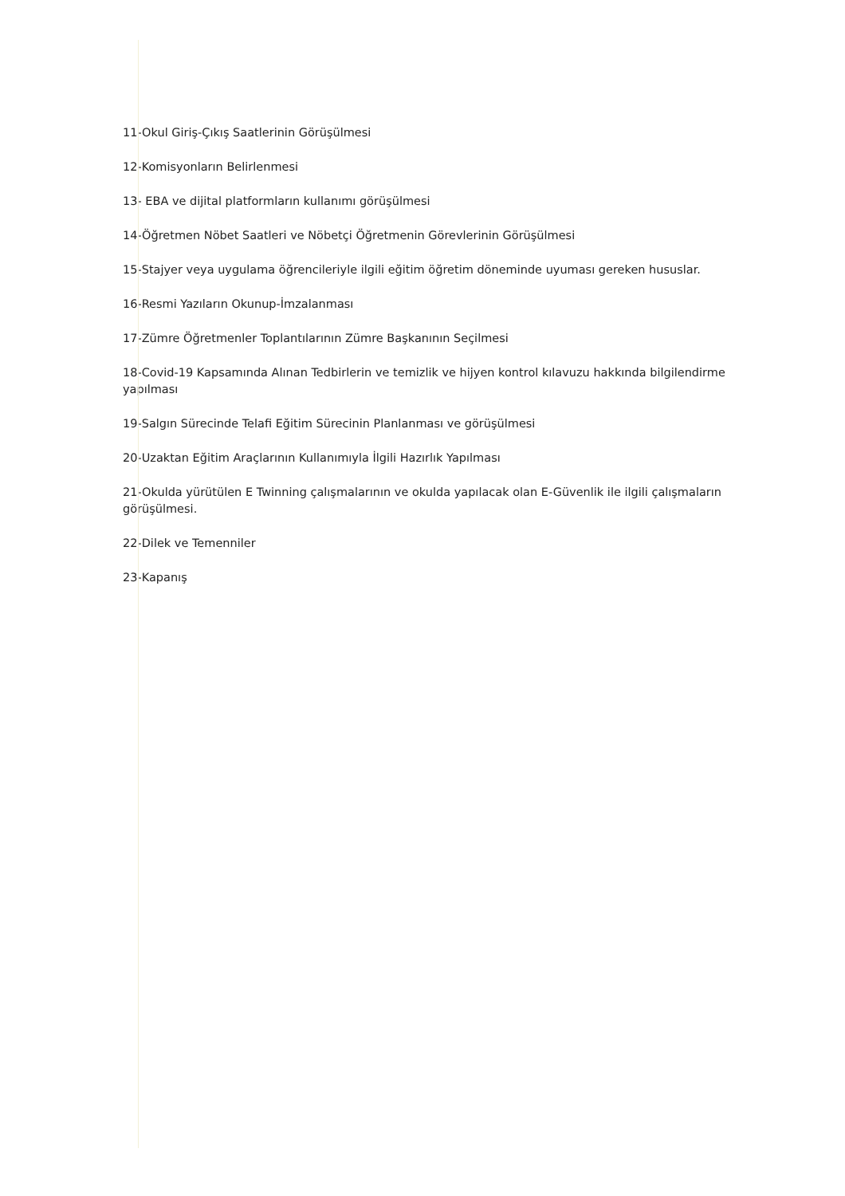11-Okul Giriş-Çıkış Saatlerinin Görüşülmesi
12-Komisyonların Belirlenmesi
13- EBA ve dijital platformların kullanımı görüşülmesi
14-Öğretmen Nöbet Saatleri ve Nöbetçi Öğretmenin Görevlerinin Görüşülmesi
15-Stajyer veya uygulama öğrencileriyle ilgili eğitim öğretim döneminde uyuması gereken hususlar.
16-Resmi Yazıların Okunup-İmzalanması
17-Zümre Öğretmenler Toplantılarının Zümre Başkanının Seçilmesi
18-Covid-19 Kapsamında Alınan Tedbirlerin ve temizlik ve hijyen kontrol kılavuzu hakkında bilgilendirme yapılması
19-Salgın Sürecinde Telafi Eğitim Sürecinin Planlanması ve görüşülmesi
20-Uzaktan Eğitim Araçlarının Kullanımıyla İlgili Hazırlık Yapılması
21-Okulda yürütülen E Twinning çalışmalarının ve okulda yapılacak olan E-Güvenlik ile ilgili çalışmaların görüşülmesi.
22-Dilek ve Temenniler
23-Kapanış